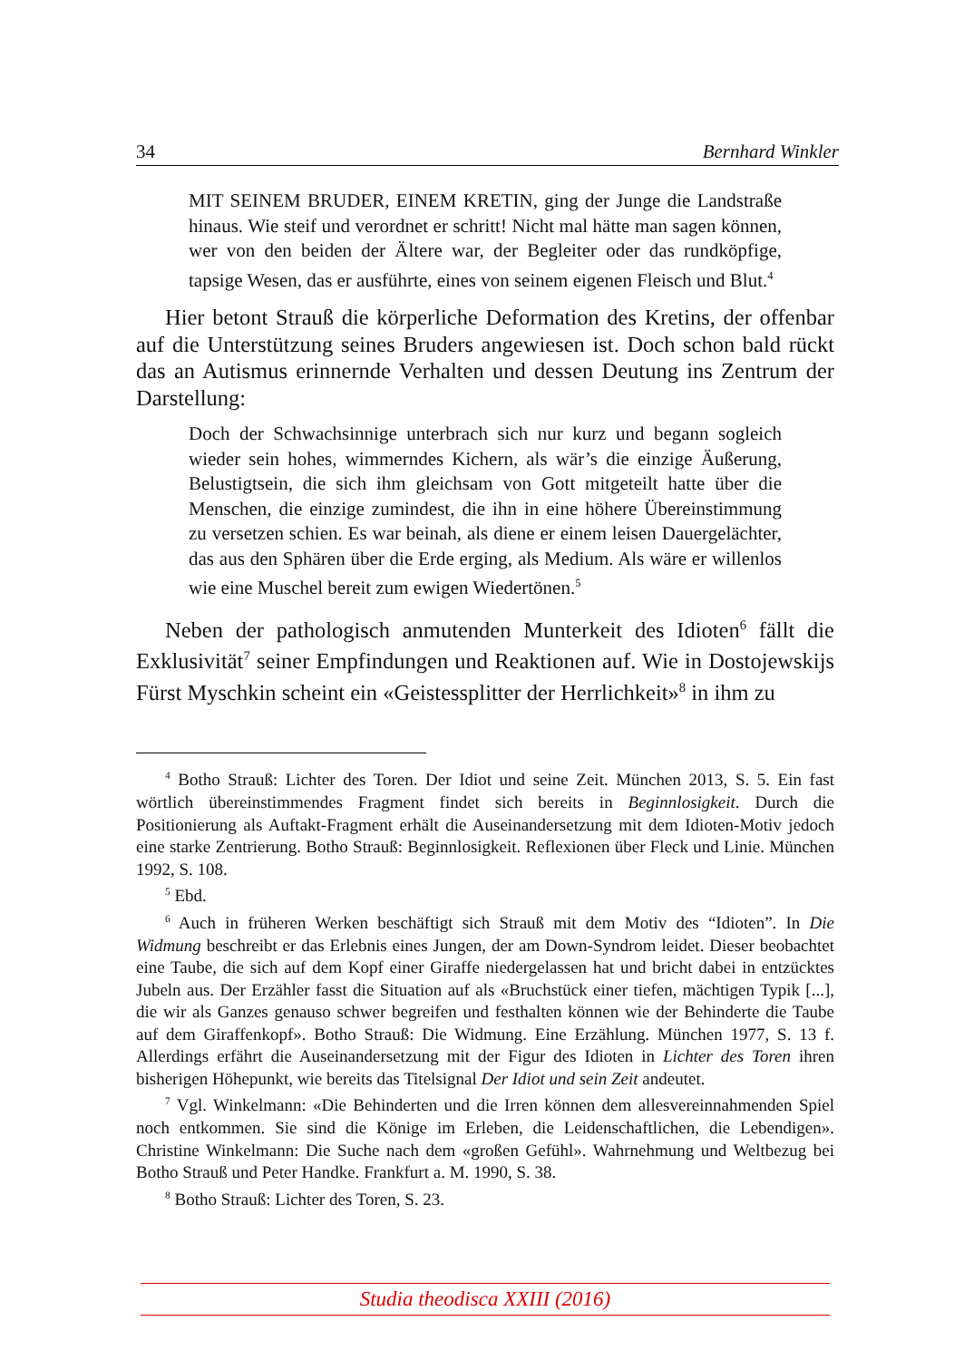34 Bernhard Winkler
MIT SEINEM BRUDER, EINEM KRETIN, ging der Junge die Landstraße hinaus. Wie steif und verordnet er schritt! Nicht mal hätte man sagen können, wer von den beiden der Ältere war, der Begleiter oder das rundköpfige, tapsige Wesen, das er ausführte, eines von seinem eigenen Fleisch und Blut.<sup>4</sup>
Hier betont Strauß die körperliche Deformation des Kretins, der offenbar auf die Unterstützung seines Bruders angewiesen ist. Doch schon bald rückt das an Autismus erinnernde Verhalten und dessen Deutung ins Zentrum der Darstellung:
Doch der Schwachsinnige unterbrach sich nur kurz und begann sogleich wieder sein hohes, wimmerndes Kichern, als wär’s die einzige Äußerung, Belustigtsein, die sich ihm gleichsam von Gott mitgeteilt hatte über die Menschen, die einzige zumindest, die ihn in eine höhere Übereinstimmung zu versetzen schien. Es war beinah, als diene er einem leisen Dauergelächter, das aus den Sphären über die Erde erging, als Medium. Als wäre er willenlos wie eine Muschel bereit zum ewigen Wiedertönen.<sup>5</sup>
Neben der pathologisch anmutenden Munterkeit des Idioten<sup>6</sup> fällt die Exklusivität<sup>7</sup> seiner Empfindungen und Reaktionen auf. Wie in Dostojewskijs Fürst Myschkin scheint ein «Geistessplitter der Herrlichkeit»<sup>8</sup> in ihm zu
<sup>4</sup> Botho Strauß: Lichter des Toren. Der Idiot und seine Zeit. München 2013, S. 5. Ein fast wörtlich übereinstimmendes Fragment findet sich bereits in Beginnlosigkeit. Durch die Positionierung als Auftakt-Fragment erhält die Auseinandersetzung mit dem Idioten-Motiv jedoch eine starke Zentrierung. Botho Strauß: Beginnlosigkeit. Reflexionen über Fleck und Linie. München 1992, S. 108.
<sup>5</sup> Ebd.
<sup>6</sup> Auch in früheren Werken beschäftigt sich Strauß mit dem Motiv des “Idioten”. In Die Widmung beschreibt er das Erlebnis eines Jungen, der am Down-Syndrom leidet. Dieser beobachtet eine Taube, die sich auf dem Kopf einer Giraffe niedergelassen hat und bricht dabei in entzücktes Jubeln aus. Der Erzähler fasst die Situation auf als «Bruchstück einer tiefen, mächtigen Typik [...], die wir als Ganzes genauso schwer begreifen und festhalten können wie der Behinderte die Taube auf dem Giraffenkopf». Botho Strauß: Die Widmung. Eine Erzählung. München 1977, S. 13 f. Allerdings erfährt die Auseinandersetzung mit der Figur des Idioten in Lichter des Toren ihren bisherigen Höhepunkt, wie bereits das Titelsignal Der Idiot und sein Zeit andeutet.
<sup>7</sup> Vgl. Winkelmann: «Die Behinderten und die Irren können dem allesvereinnahmenden Spiel noch entkommen. Sie sind die Könige im Erleben, die Leidenschaftlichen, die Lebendigen». Christine Winkelmann: Die Suche nach dem «großen Gefühl». Wahrnehmung und Weltbezug bei Botho Strauß und Peter Handke. Frankfurt a. M. 1990, S. 38.
<sup>8</sup> Botho Strauß: Lichter des Toren, S. 23.
Studia theodisca XXIII (2016)